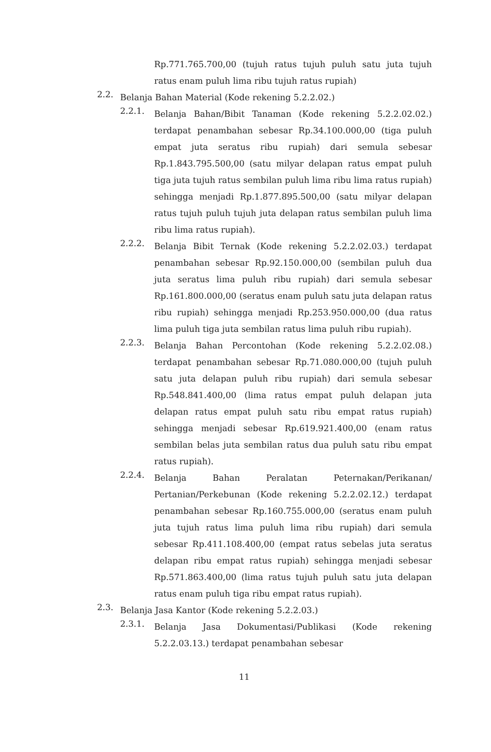Rp.771.765.700,00 (tujuh ratus tujuh puluh satu juta tujuh ratus enam puluh lima ribu tujuh ratus rupiah)
2.2. Belanja Bahan Material (Kode rekening 5.2.2.02.)
2.2.1. Belanja Bahan/Bibit Tanaman (Kode rekening 5.2.2.02.02.) terdapat penambahan sebesar Rp.34.100.000,00 (tiga puluh empat juta seratus ribu rupiah) dari semula sebesar Rp.1.843.795.500,00 (satu milyar delapan ratus empat puluh tiga juta tujuh ratus sembilan puluh lima ribu lima ratus rupiah) sehingga menjadi Rp.1.877.895.500,00 (satu milyar delapan ratus tujuh puluh tujuh juta delapan ratus sembilan puluh lima ribu lima ratus rupiah).
2.2.2. Belanja Bibit Ternak (Kode rekening 5.2.2.02.03.) terdapat penambahan sebesar Rp.92.150.000,00 (sembilan puluh dua juta seratus lima puluh ribu rupiah) dari semula sebesar Rp.161.800.000,00 (seratus enam puluh satu juta delapan ratus ribu rupiah) sehingga menjadi Rp.253.950.000,00 (dua ratus lima puluh tiga juta sembilan ratus lima puluh ribu rupiah).
2.2.3. Belanja Bahan Percontohan (Kode rekening 5.2.2.02.08.) terdapat penambahan sebesar Rp.71.080.000,00 (tujuh puluh satu juta delapan puluh ribu rupiah) dari semula sebesar Rp.548.841.400,00 (lima ratus empat puluh delapan juta delapan ratus empat puluh satu ribu empat ratus rupiah) sehingga menjadi sebesar Rp.619.921.400,00 (enam ratus sembilan belas juta sembilan ratus dua puluh satu ribu empat ratus rupiah).
2.2.4. Belanja Bahan Peralatan Peternakan/Perikanan/ Pertanian/Perkebunan (Kode rekening 5.2.2.02.12.) terdapat penambahan sebesar Rp.160.755.000,00 (seratus enam puluh juta tujuh ratus lima puluh lima ribu rupiah) dari semula sebesar Rp.411.108.400,00 (empat ratus sebelas juta seratus delapan ribu empat ratus rupiah) sehingga menjadi sebesar Rp.571.863.400,00 (lima ratus tujuh puluh satu juta delapan ratus enam puluh tiga ribu empat ratus rupiah).
2.3. Belanja Jasa Kantor (Kode rekening 5.2.2.03.)
2.3.1. Belanja Jasa Dokumentasi/Publikasi (Kode rekening 5.2.2.03.13.) terdapat penambahan sebesar
11